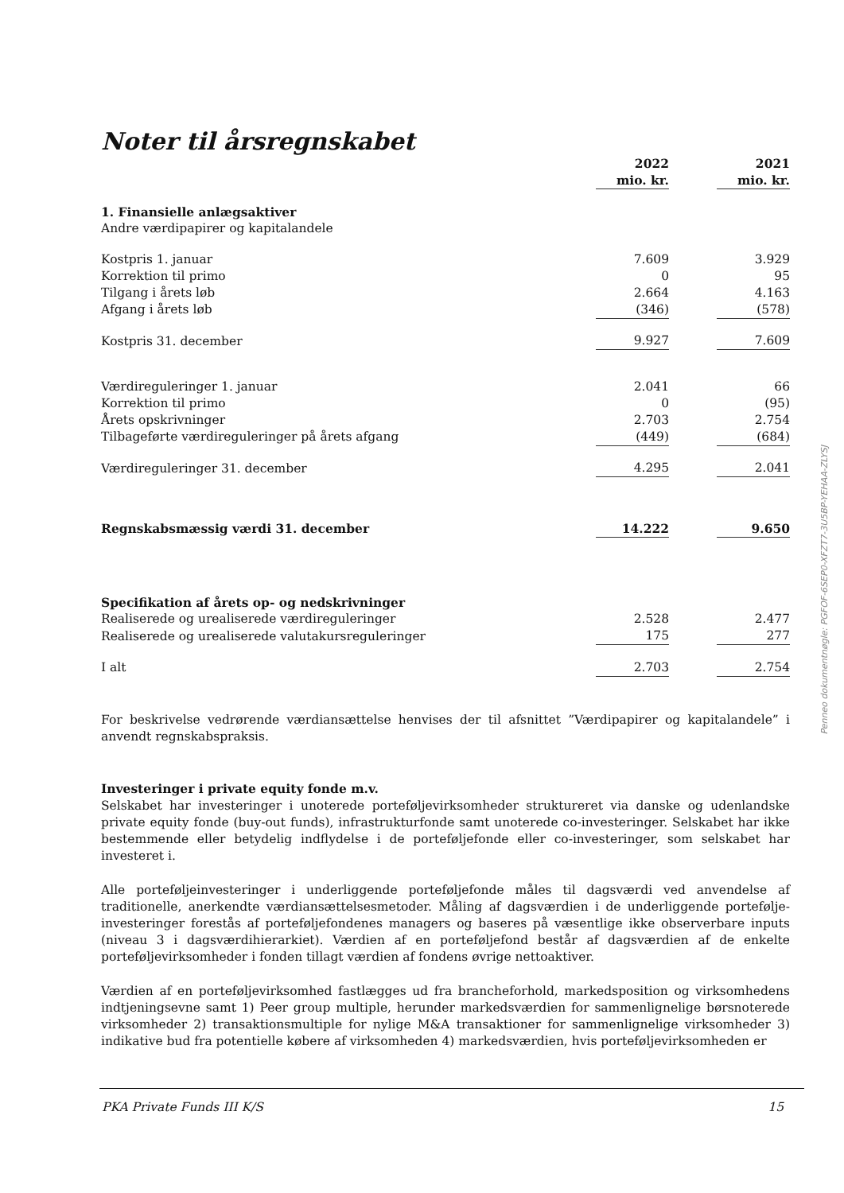Noter til årsregnskabet
| | 2022 mio. kr. | | 2021 mio. kr. |
| 1. Finansielle anlægsaktiver | | | |
| Andre værdipapirer og kapitalandele | | | |
| Kostpris 1. januar | 7.609 | | 3.929 |
| Korrektion til primo | 0 | | 95 |
| Tilgang i årets løb | 2.664 | | 4.163 |
| Afgang i årets løb | (346) | | (578) |
| Kostpris 31. december | 9.927 | | 7.609 |
| Værdireguleringer 1. januar | 2.041 | | 66 |
| Korrektion til primo | 0 | | (95) |
| Årets opskrivninger | 2.703 | | 2.754 |
| Tilbageførte værdireguleringer på årets afgang | (449) | | (684) |
| Værdireguleringer 31. december | 4.295 | | 2.041 |
| Regnskabsmæssig værdi 31. december | 14.222 | | 9.650 |
| Specifikation af årets op- og nedskrivninger | | | |
| Realiserede og urealiserede værdireguleringer | 2.528 | | 2.477 |
| Realiserede og urealiserede valutakursreguleringer | 175 | | 277 |
| I alt | 2.703 | | 2.754 |
For beskrivelse vedrørende værdiansættelse henvises der til afsnittet ”Værdipapirer og kapitalandele” i anvendt regnskabspraksis.
Investeringer i private equity fonde m.v.
Selskabet har investeringer i unoterede porteføljevirksomheder struktureret via danske og udenlandske private equity fonde (buy-out funds), infrastrukturfonde samt unoterede co-investeringer. Selskabet har ikke bestemmende eller betydelig indflydelse i de porteføljefonde eller co-investeringer, som selskabet har investeret i.
Alle porteføljeinvesteringer i underliggende porteføljefonde måles til dagsværdi ved anvendelse af traditionelle, anerkendte værdiansættelsesmetoder. Måling af dagsværdien i de underliggende portefølje-investeringer forestås af porteføljefondenes managers og baseres på væsentlige ikke observerbare inputs (niveau 3 i dagsværdihierarkiet). Værdien af en porteføljefond består af dagsværdien af de enkelte porteføljevirksomheder i fonden tillagt værdien af fondens øvrige nettoaktiver.
Værdien af en porteføljevirksomhed fastlægges ud fra brancheforhold, markedsposition og virksomhedens indtjeningsevne samt 1) Peer group multiple, herunder markedsværdien for sammenlignelige børsnoterede virksomheder 2) transaktionsmultiple for nylige M&A transaktioner for sammenlignelige virksomheder 3) indikative bud fra potentielle købere af virksomheden 4) markedsværdien, hvis porteføljevirksomheden er
PKA Private Funds III K/S 15
Penneo dokumentnøgle: PGFOF-6SEP0-XFZT7-3U5BP-YEHAA-ZLYSJ